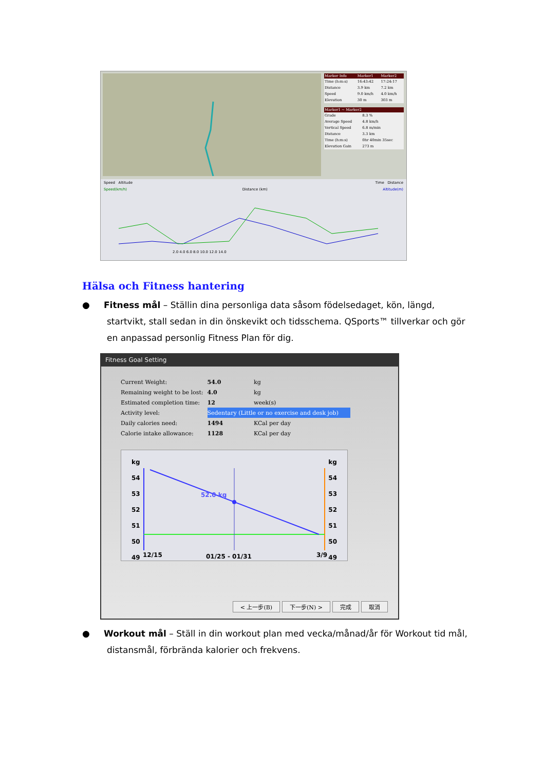| Marker Info | Marker1 | Marker2 |
| --- | --- | --- |
| Time (h:m:s) | 16:43:42 | 17:24:17 |
| Distance | 3.9 km | 7.2 km |
| Speed | 9.0 km/h | 4.0 km/h |
| Elevation | 30 m | 303 m |
| Marker1 ~ Marker2 | |
| --- | --- |
| Grade | 8.3 % |
| Average Speed | 4.8 km/h |
| Vertical Speed | 6.8 m/min |
| Distance | 3.3 km |
| Time (h:m:s) | 0hr 40min 35sec |
| Elevation Gain | 273 m |
Speed Altitude Time Distance
Speed(km/h) Distance (km) Altitude(m)
2.0 4.0 6.0 8.0 10.0 12.0 14.0
Hälsa och Fitness hantering
● Fitness mål – Ställin dina personliga data såsom födelsedaget, kön, längd,
startvikt, stall sedan in din önskevikt och tidsschema. QSports™ tillverkar och gör
en anpassad personlig Fitness Plan för dig.
Fitness Goal Setting
| Current Weight: | 54.0 | kg |
| Remaining weight to be lost: | 4.0 | kg |
| Estimated completion time: | 12 | week(s) |
| Activity level: | Sedentary (Little or no exercise and desk job) | |
| Daily calories need: | 1494 | KCal per day |
| Calorie intake allowance: | 1128 | KCal per day |
kg
54
53
52
51
50
49
kg
54
53
52
51
50
49
52.0 kg
12/15 01/25 - 01/31 3/9
< 上一步(B) 下一步(N) > 完成 取消
● Workout mål – Ställ in din workout plan med vecka/månad/år för Workout tid mål,
distansmål, förbrända kalorier och frekvens.